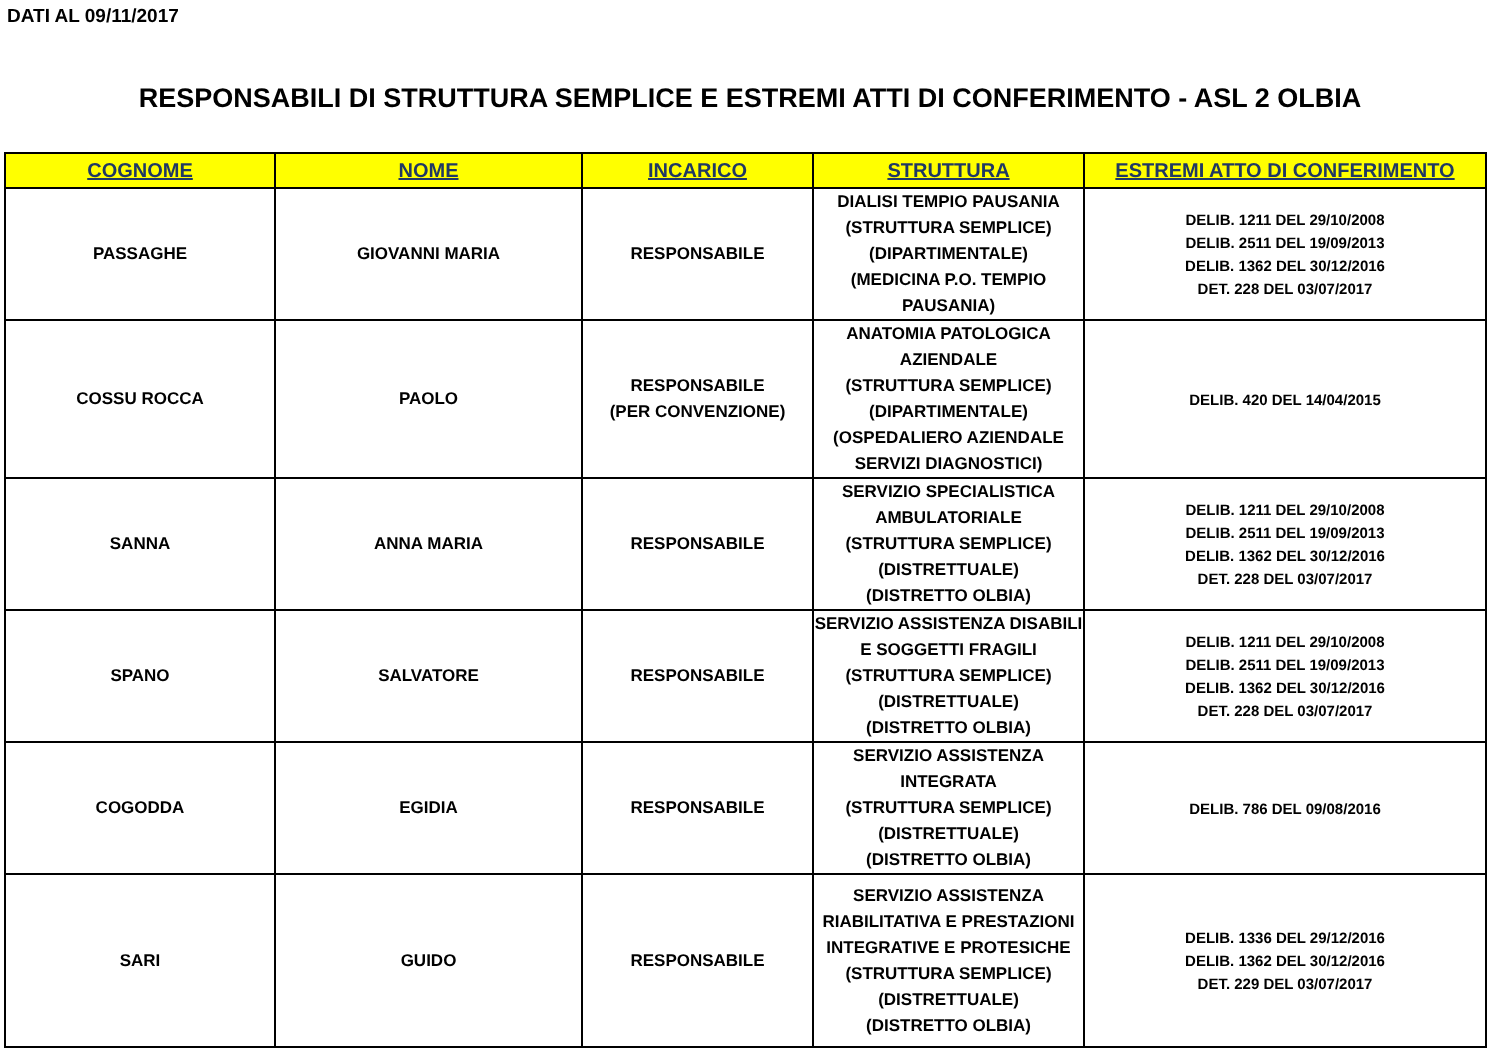DATI AL 09/11/2017
RESPONSABILI DI STRUTTURA SEMPLICE E ESTREMI ATTI DI CONFERIMENTO - ASL 2 OLBIA
| COGNOME | NOME | INCARICO | STRUTTURA | ESTREMI ATTO DI CONFERIMENTO |
| --- | --- | --- | --- | --- |
| PASSAGHE | GIOVANNI MARIA | RESPONSABILE | DIALISI TEMPIO PAUSANIA (STRUTTURA SEMPLICE) (DIPARTIMENTALE) (MEDICINA P.O. TEMPIO PAUSANIA) | DELIB. 1211 DEL 29/10/2008 DELIB. 2511 DEL 19/09/2013 DELIB. 1362 DEL 30/12/2016 DET. 228 DEL 03/07/2017 |
| COSSU ROCCA | PAOLO | RESPONSABILE (PER CONVENZIONE) | ANATOMIA PATOLOGICA AZIENDALE (STRUTTURA SEMPLICE) (DIPARTIMENTALE) (OSPEDALIERO AZIENDALE SERVIZI DIAGNOSTICI) | DELIB. 420 DEL 14/04/2015 |
| SANNA | ANNA MARIA | RESPONSABILE | SERVIZIO SPECIALISTICA AMBULATORIALE (STRUTTURA SEMPLICE) (DISTRETTUALE) (DISTRETTO OLBIA) | DELIB. 1211 DEL 29/10/2008 DELIB. 2511 DEL 19/09/2013 DELIB. 1362 DEL 30/12/2016 DET. 228 DEL 03/07/2017 |
| SPANO | SALVATORE | RESPONSABILE | SERVIZIO ASSISTENZA DISABILI E SOGGETTI FRAGILI (STRUTTURA SEMPLICE) (DISTRETTUALE) (DISTRETTO OLBIA) | DELIB. 1211 DEL 29/10/2008 DELIB. 2511 DEL 19/09/2013 DELIB. 1362 DEL 30/12/2016 DET. 228 DEL 03/07/2017 |
| COGODDA | EGIDIA | RESPONSABILE | SERVIZIO ASSISTENZA INTEGRATA (STRUTTURA SEMPLICE) (DISTRETTUALE) (DISTRETTO OLBIA) | DELIB. 786 DEL 09/08/2016 |
| SARI | GUIDO | RESPONSABILE | SERVIZIO ASSISTENZA RIABILITATIVA E PRESTAZIONI INTEGRATIVE E PROTESICHE (STRUTTURA SEMPLICE) (DISTRETTUALE) (DISTRETTO OLBIA) | DELIB. 1336 DEL 29/12/2016 DELIB. 1362 DEL 30/12/2016 DET. 229 DEL 03/07/2017 |